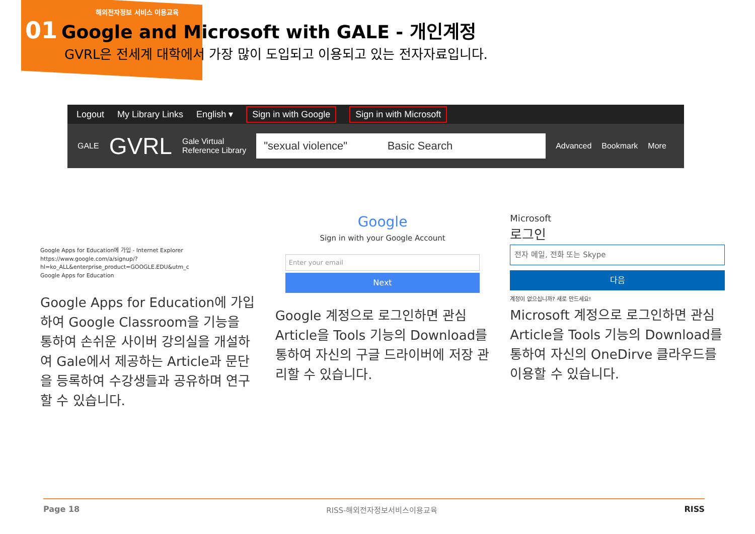해외전자정보 서비스 이용교육
01 Google and Microsoft with GALE - 개인계정
GVRL은 전세계 대학에서 가장 많이 도입되고 이용되고 있는 전자자료입니다.
Logout My Library Links English ▾ Sign in with Google Sign in with Microsoft
GALE GVRL Gale Virtual
Reference Library
"sexual violence" Basic Search
Advanced Bookmark More
Google Apps for Education에 가입 - Internet Explorer
https://www.google.com/a/signup/?hl=ko_ALL&enterprise_product=GOOGLE.EDU&utm_c
Google Apps for Education
Google Apps for Education에 가입하여 Google Classroom을 기능을 통하여 손쉬운 사이버 강의실을 개설하여 Gale에서 제공하는 Article과 문단을 등록하여 수강생들과 공유하며 연구할 수 있습니다.
Google
Sign in with your Google Account
Enter your email
Next
Google 계정으로 로그인하면 관심 Article을 Tools 기능의 Download를 통하여 자신의 구글 드라이버에 저장 관리할 수 있습니다.
Microsoft
로그인
전자 메일, 전화 또는 Skype
다음
계정이 없으십니까? 새로 만드세요!
Microsoft 계정으로 로그인하면 관심 Article을 Tools 기능의 Download를 통하여 자신의 OneDirve 클라우드를 이용할 수 있습니다.
Page 18 RISS-해외전자정보서비스이용교육 RISS